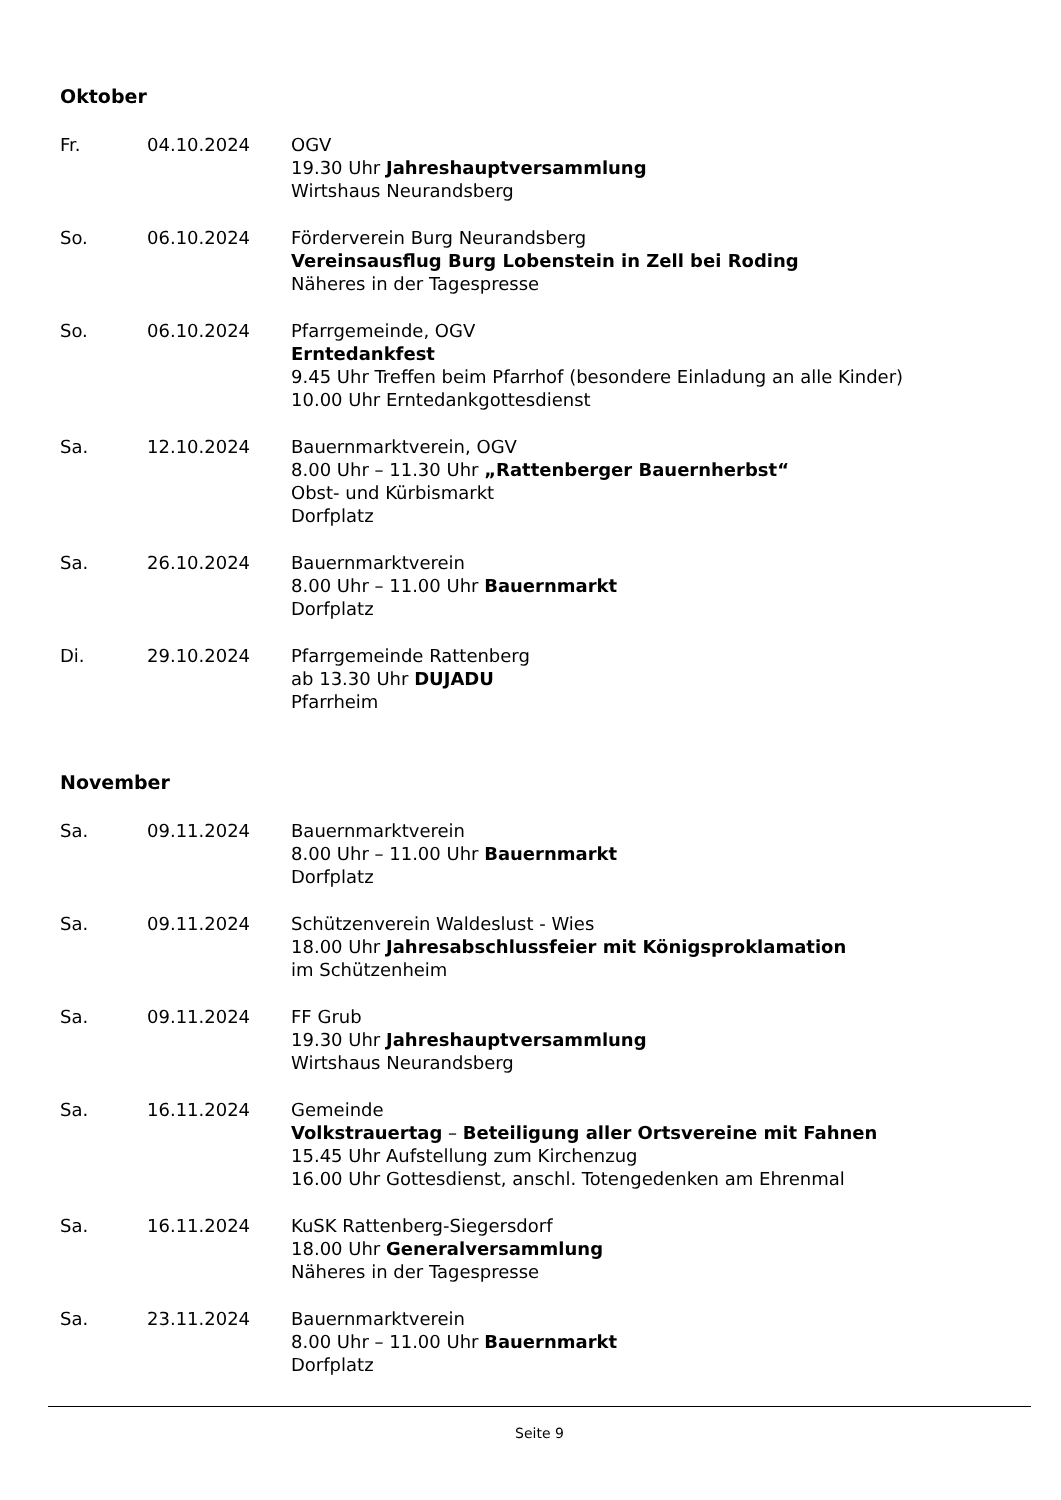Oktober
Fr. 04.10.2024 OGV
19.30 Uhr Jahreshauptversammlung
Wirtshaus Neurandsberg
So. 06.10.2024 Förderverein Burg Neurandsberg
Vereinsausflug Burg Lobenstein in Zell bei Roding
Näheres in der Tagespresse
So. 06.10.2024 Pfarrgemeinde, OGV
Erntedankfest
9.45 Uhr Treffen beim Pfarrhof (besondere Einladung an alle Kinder)
10.00 Uhr Erntedankgottesdienst
Sa. 12.10.2024 Bauernmarktverein, OGV
8.00 Uhr – 11.30 Uhr „Rattenberger Bauernherbst“
Obst- und Kürbismarkt
Dorfplatz
Sa. 26.10.2024 Bauernmarktverein
8.00 Uhr – 11.00 Uhr Bauernmarkt
Dorfplatz
Di. 29.10.2024 Pfarrgemeinde Rattenberg
ab 13.30 Uhr DUJADU
Pfarrheim
November
Sa. 09.11.2024 Bauernmarktverein
8.00 Uhr – 11.00 Uhr Bauernmarkt
Dorfplatz
Sa. 09.11.2024 Schützenverein Waldeslust - Wies
18.00 Uhr Jahresabschlussfeier mit Königsproklamation
im Schützenheim
Sa. 09.11.2024 FF Grub
19.30 Uhr Jahreshauptversammlung
Wirtshaus Neurandsberg
Sa. 16.11.2024 Gemeinde
Volkstrauertag – Beteiligung aller Ortsvereine mit Fahnen
15.45 Uhr Aufstellung zum Kirchenzug
16.00 Uhr Gottesdienst, anschl. Totengedenken am Ehrenmal
Sa. 16.11.2024 KuSK Rattenberg-Siegersdorf
18.00 Uhr Generalversammlung
Näheres in der Tagespresse
Sa. 23.11.2024 Bauernmarktverein
8.00 Uhr – 11.00 Uhr Bauernmarkt
Dorfplatz
Seite 9